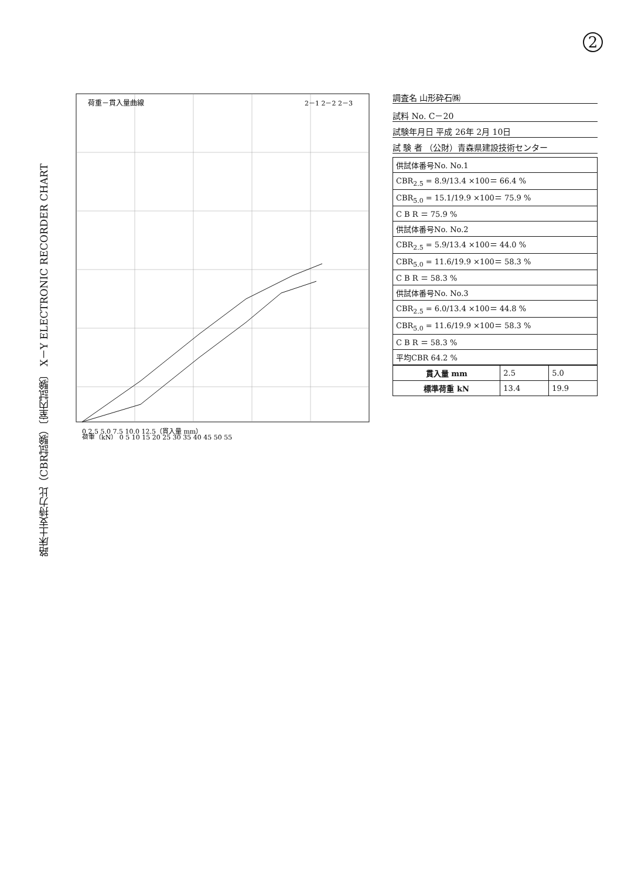2
路床土支持力比（CBR試験）〔室内試験〕 X－Y ELECTRONIC RECORDER CHART
0 2.5 5.0 7.5 10.0 12.5（貫入量 mm）
荷重－貫入量曲線
2－1 2－2 2－3
荷重（kN） 0 5 10 15 20 25 30 35 40 45 50 55
調査名 山形砕石㈱
試料 No. C－20
試験年月日 平成 26年 2月 10日
試 験 者 （公財）青森県建設技術センター
| 供試体番号No. No.1 |
| CBR<sub>2.5</sub> = 8.9/13.4 ×100＝ 66.4 % |
| CBR<sub>5.0</sub> = 15.1/19.9 ×100＝ 75.9 % |
| C B R ＝ 75.9 % |
| 供試体番号No. No.2 |
| CBR<sub>2.5</sub> = 5.9/13.4 ×100＝ 44.0 % |
| CBR<sub>5.0</sub> = 11.6/19.9 ×100＝ 58.3 % |
| C B R ＝ 58.3 % |
| 供試体番号No. No.3 |
| CBR<sub>2.5</sub> = 6.0/13.4 ×100＝ 44.8 % |
| CBR<sub>5.0</sub> = 11.6/19.9 ×100＝ 58.3 % |
| C B R ＝ 58.3 % |
| 平均CBR 64.2 % |
| 貫入量 mm | 2.5 | 5.0 |
| 標準荷重 kN | 13.4 | 19.9 |